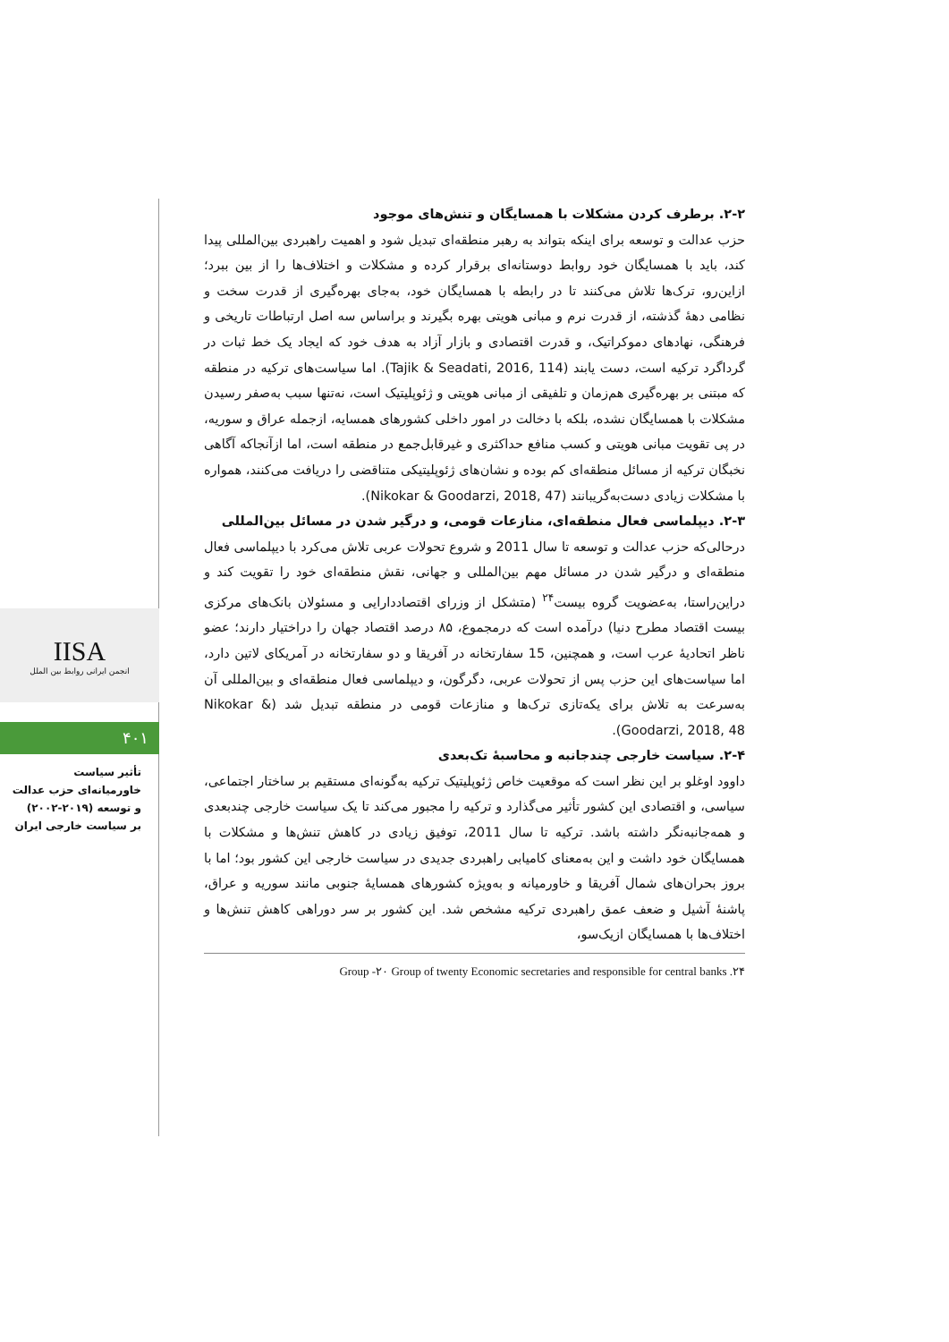IISA
انجمن ایرانی روابط بین الملل
۴۰۱
تأثیر سیاست
خاورمیانه‌ای حزب عدالت
و توسعه (۲۰۱۹-۲۰۰۲)
بر سیاست خارجی ایران
۲-۲. برطرف کردن مشکلات با همسایگان و تنش‌های موجود
حزب عدالت و توسعه برای اینکه بتواند به رهبر منطقه‌ای تبدیل شود و اهمیت راهبردی بین‌المللی پیدا کند، باید با همسایگان خود روابط دوستانه‌ای برقرار کرده و مشکلات و اختلاف‌ها را از بین ببرد؛ ازاین‌رو، ترک‌ها تلاش می‌کنند تا در رابطه با همسایگان خود، به‌جای بهره‌گیری از قدرت سخت و نظامی دهۀ گذشته، از قدرت نرم و مبانی هویتی بهره بگیرند و براساس سه اصل ارتباطات تاریخی و فرهنگی، نهادهای دموکراتیک، و قدرت اقتصادی و بازار آزاد به هدف خود که ایجاد یک خط ثبات در گرداگرد ترکیه است، دست یابند (Tajik & Seadati, 2016, 114). اما سیاست‌های ترکیه در منطقه که مبتنی بر بهره‌گیری هم‌زمان و تلفیقی از مبانی هویتی و ژئوپلیتیک است، نه‌تنها سبب به‌صفر رسیدن مشکلات با همسایگان نشده، بلکه با دخالت در امور داخلی کشورهای همسایه، ازجمله عراق و سوریه، در پی تقویت مبانی هویتی و کسب منافع حداکثری و غیرقابل‌جمع در منطقه است، اما ازآنجاکه آگاهی نخبگان ترکیه از مسائل منطقه‌ای کم بوده و نشان‌های ژئوپلیتیکی متناقضی را دریافت می‌کنند، همواره با مشکلات زیادی دست‌به‌گریبانند (Nikokar & Goodarzi, 2018, 47).
۲-۳. دیپلماسی فعال منطقه‌ای، منازعات قومی، و درگیر شدن در مسائل بین‌المللی
درحالی‌که حزب عدالت و توسعه تا سال 2011 و شروع تحولات عربی تلاش می‌کرد با دیپلماسی فعال منطقه‌ای و درگیر شدن در مسائل مهم بین‌المللی و جهانی، نقش منطقه‌ای خود را تقویت کند و دراین‌راستا، به‌عضویت گروه بیست<sup>۲۴</sup> (متشکل از وزرای اقتصاددارایی و مسئولان بانک‌های مرکزی بیست اقتصاد مطرح دنیا) درآمده است که درمجموع، ۸۵ درصد اقتصاد جهان را دراختیار دارند؛ عضو ناظر اتحادیۀ عرب است، و همچنین، 15 سفارتخانه در آفریقا و دو سفارتخانه در آمریکای لاتین دارد، اما سیاست‌های این حزب پس از تحولات عربی، دگرگون، و دیپلماسی فعال منطقه‌ای و بین‌المللی آن به‌سرعت به تلاش برای یکه‌تازی ترک‌ها و منازعات قومی در منطقه تبدیل شد (Nikokar & Goodarzi, 2018, 48).
۲-۴. سیاست خارجی چندجانبه و محاسبۀ تک‌بعدی
داوود اوغلو بر این نظر است که موقعیت خاص ژئوپلیتیک ترکیه به‌گونه‌ای مستقیم بر ساختار اجتماعی، سیاسی، و اقتصادی این کشور تأثیر می‌گذارد و ترکیه را مجبور می‌کند تا یک سیاست خارجی چندبعدی و همه‌جانبه‌نگر داشته باشد. ترکیه تا سال 2011، توفیق زیادی در کاهش تنش‌ها و مشکلات با همسایگان خود داشت و این به‌معنای کامیابی راهبردی جدیدی در سیاست خارجی این کشور بود؛ اما با بروز بحران‌های شمال آفریقا و خاورمیانه و به‌ویژه کشورهای همسایۀ جنوبی مانند سوریه و عراق، پاشنۀ آشیل و ضعف عمق راهبردی ترکیه مشخص شد. این کشور بر سر دوراهی کاهش تنش‌ها و اختلاف‌ها با همسایگان ازیک‌سو،
۲۴. Group -۲۰ Group of twenty Economic secretaries and responsible for central banks